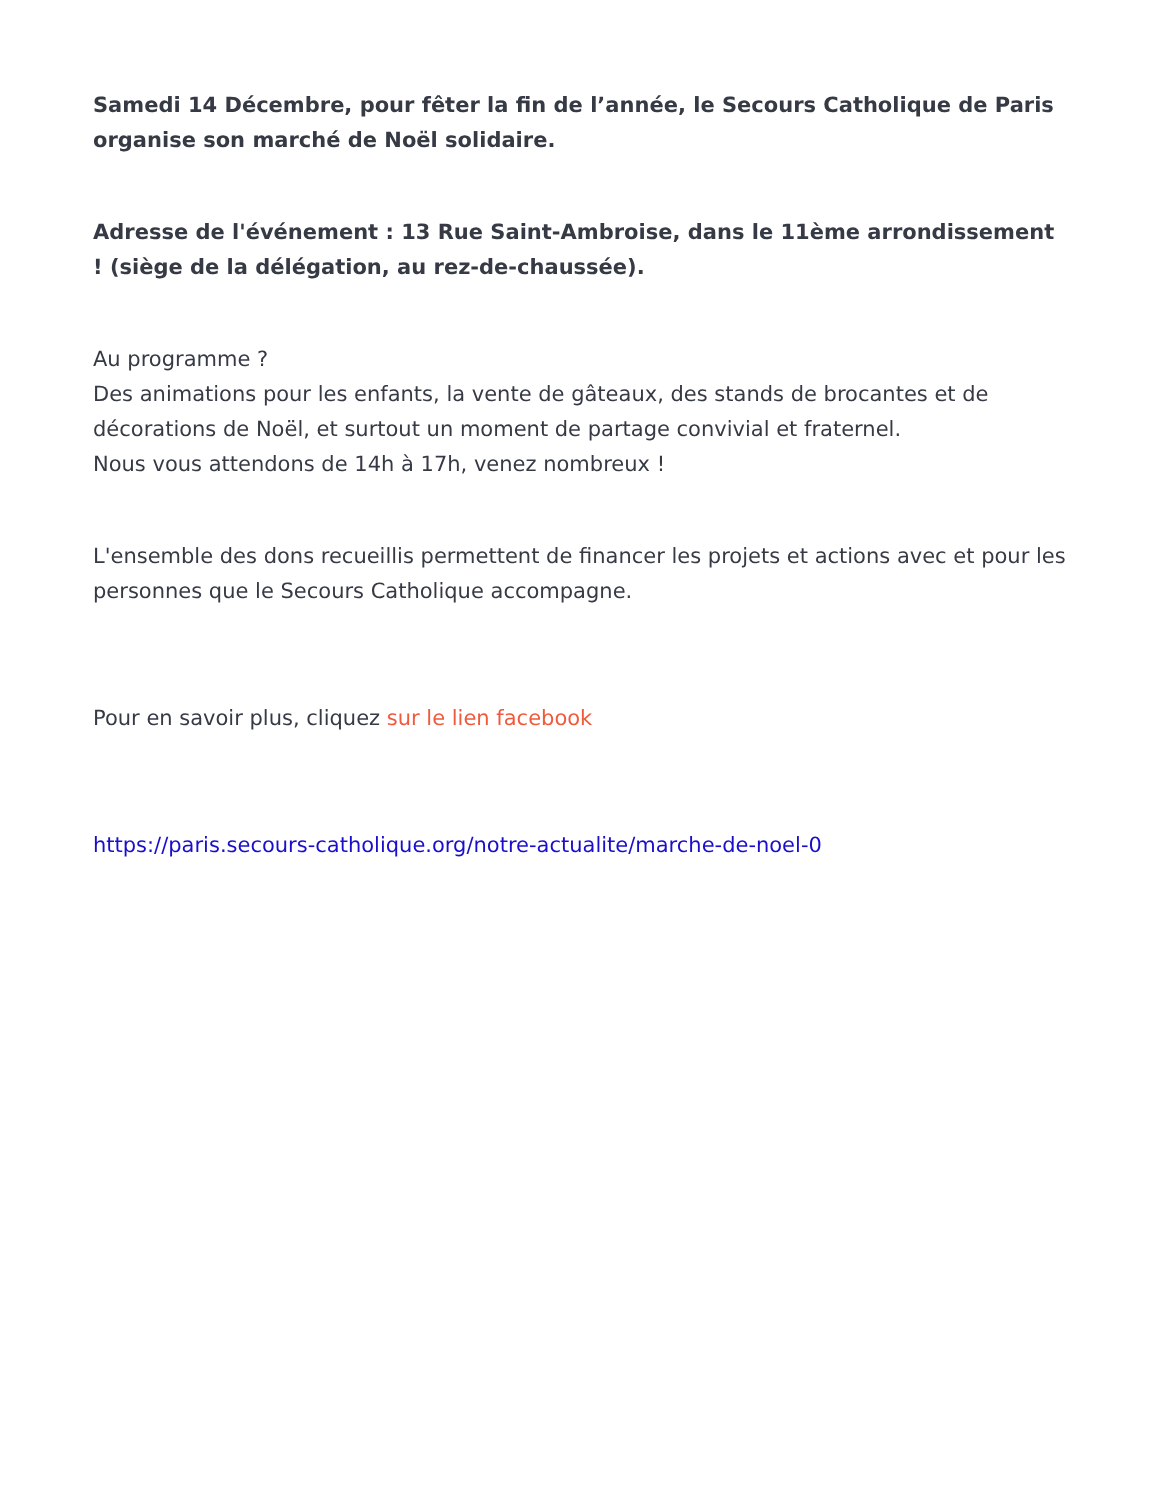Samedi 14 Décembre, pour fêter la fin de l’année, le Secours Catholique de Paris organise son marché de Noël solidaire.
Adresse de l'événement : 13 Rue Saint-Ambroise, dans le 11ème arrondissement ! (siège de la délégation, au rez-de-chaussée).
Au programme ?
Des animations pour les enfants, la vente de gâteaux, des stands de brocantes et de décorations de Noël, et surtout un moment de partage convivial et fraternel.
Nous vous attendons de 14h à 17h, venez nombreux !
L'ensemble des dons recueillis permettent de financer les projets et actions avec et pour les personnes que le Secours Catholique accompagne.
Pour en savoir plus, cliquez sur le lien facebook
https://paris.secours-catholique.org/notre-actualite/marche-de-noel-0